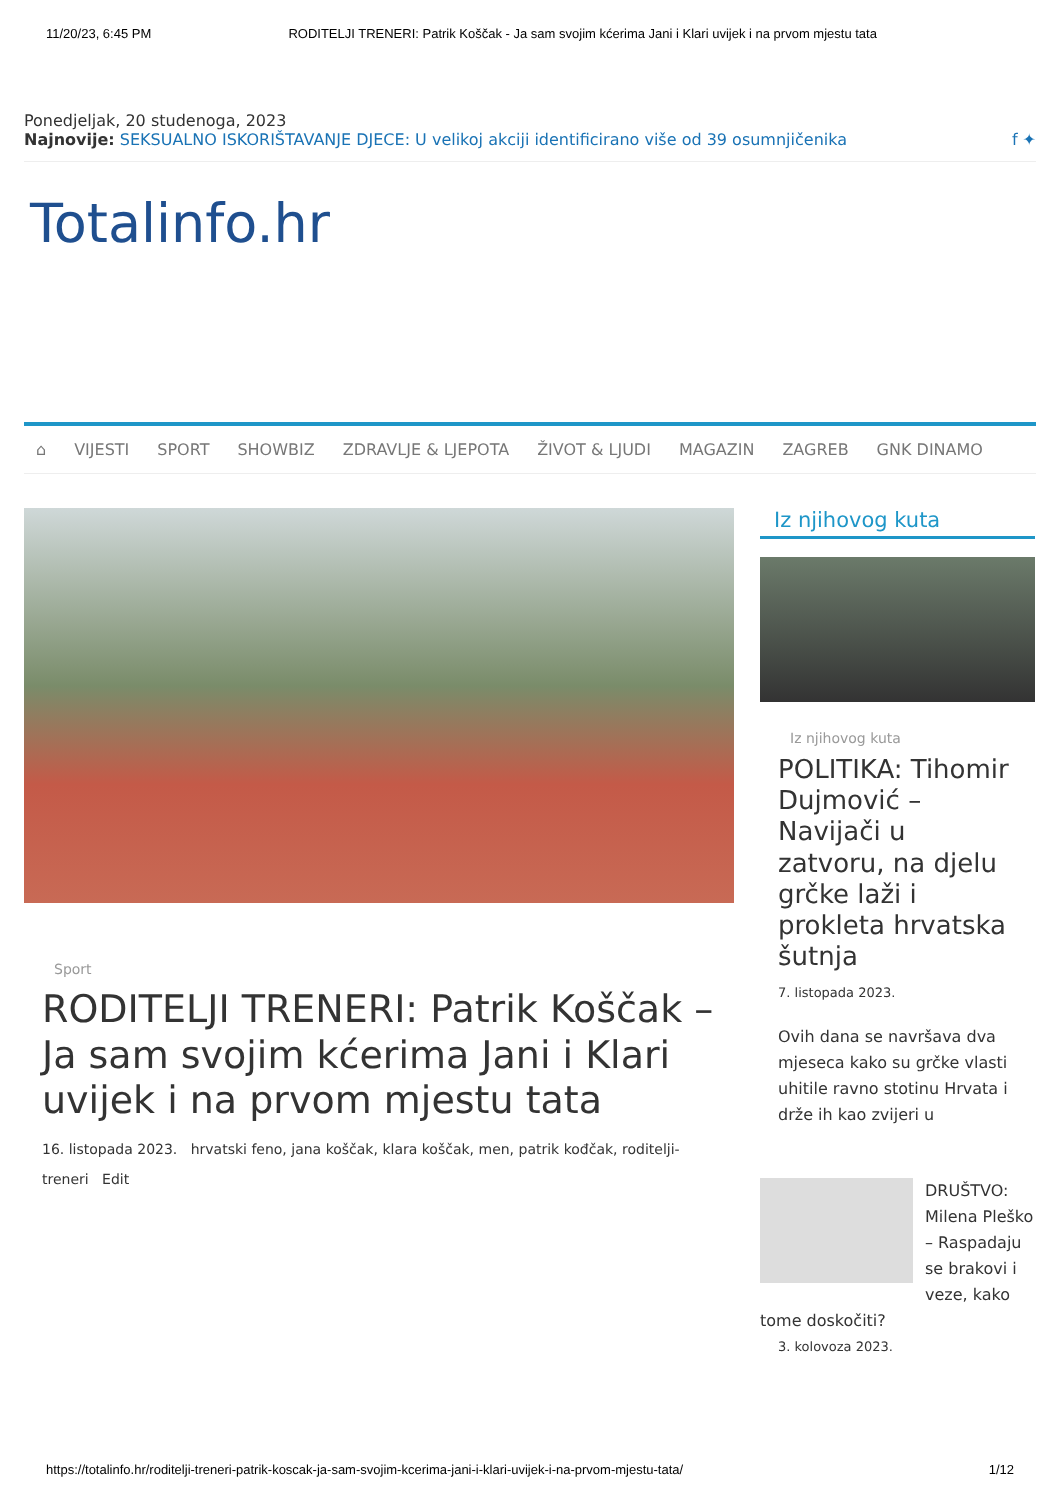11/20/23, 6:45 PM RODITELJI TRENERI: Patrik Koščak - Ja sam svojim kćerima Jani i Klari uvijek i na prvom mjestu tata
Ponedjeljak, 20 studenoga, 2023
Najnovije: SEKSUALNO ISKORIŠTAVANJE DJECE: U velikoj akciji identificirano više od 39 osumnjičenika f ✦
Totalinfo.hr
⌂ VIJESTI SPORT SHOWBIZ ZDRAVLJE & LJEPOTA ŽIVOT & LJUDI MAGAZIN ZAGREB GNK DINAMO
Sport
RODITELJI TRENERI: Patrik Koščak – Ja sam svojim kćerima Jani i Klari uvijek i na prvom mjestu tata
16. listopada 2023. hrvatski feno, jana koščak, klara koščak, men, patrik kođčak, roditelji-treneri Edit
Iz njihovog kuta
Iz njihovog kuta
POLITIKA: Tihomir Dujmović – Navijači u zatvoru, na djelu grčke laži i prokleta hrvatska šutnja
7. listopada 2023.
Ovih dana se navršava dva mjeseca kako su grčke vlasti uhitile ravno stotinu Hrvata i drže ih kao zvijeri u
DRUŠTVO: Milena Pleško – Raspadaju se brakovi i veze, kako tome doskočiti?
3. kolovoza 2023.
https://totalinfo.hr/roditelji-treneri-patrik-koscak-ja-sam-svojim-kcerima-jani-i-klari-uvijek-i-na-prvom-mjestu-tata/ 1/12